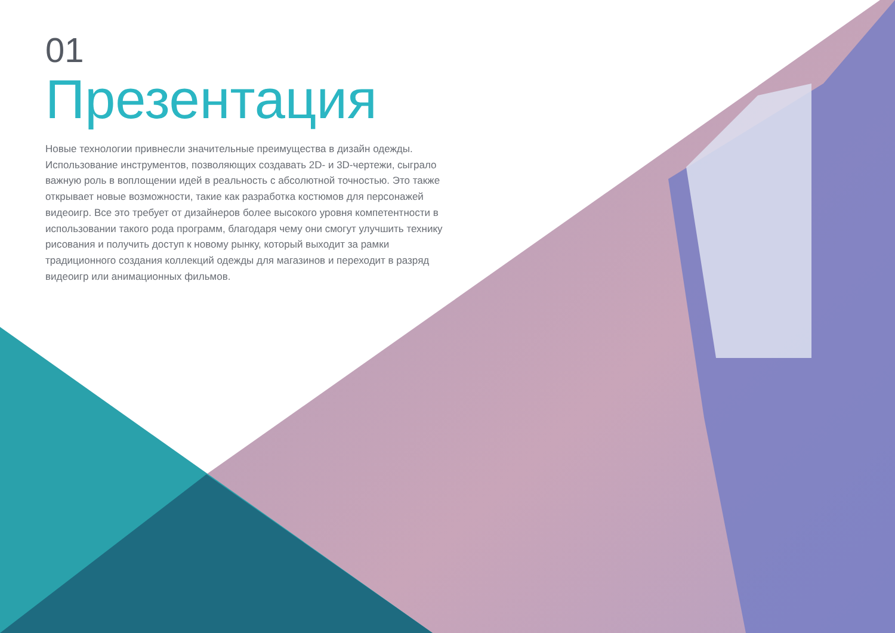01
Презентация
Новые технологии привнесли значительные преимущества в дизайн одежды. Использование инструментов, позволяющих создавать 2D- и 3D-чертежи, сыграло важную роль в воплощении идей в реальность с абсолютной точностью. Это также открывает новые возможности, такие как разработка костюмов для персонажей видеоигр. Все это требует от дизайнеров более высокого уровня компетентности в использовании такого рода программ, благодаря чему они смогут улучшить технику рисования и получить доступ к новому рынку, который выходит за рамки традиционного создания коллекций одежды для магазинов и переходит в разряд видеоигр или анимационных фильмов.